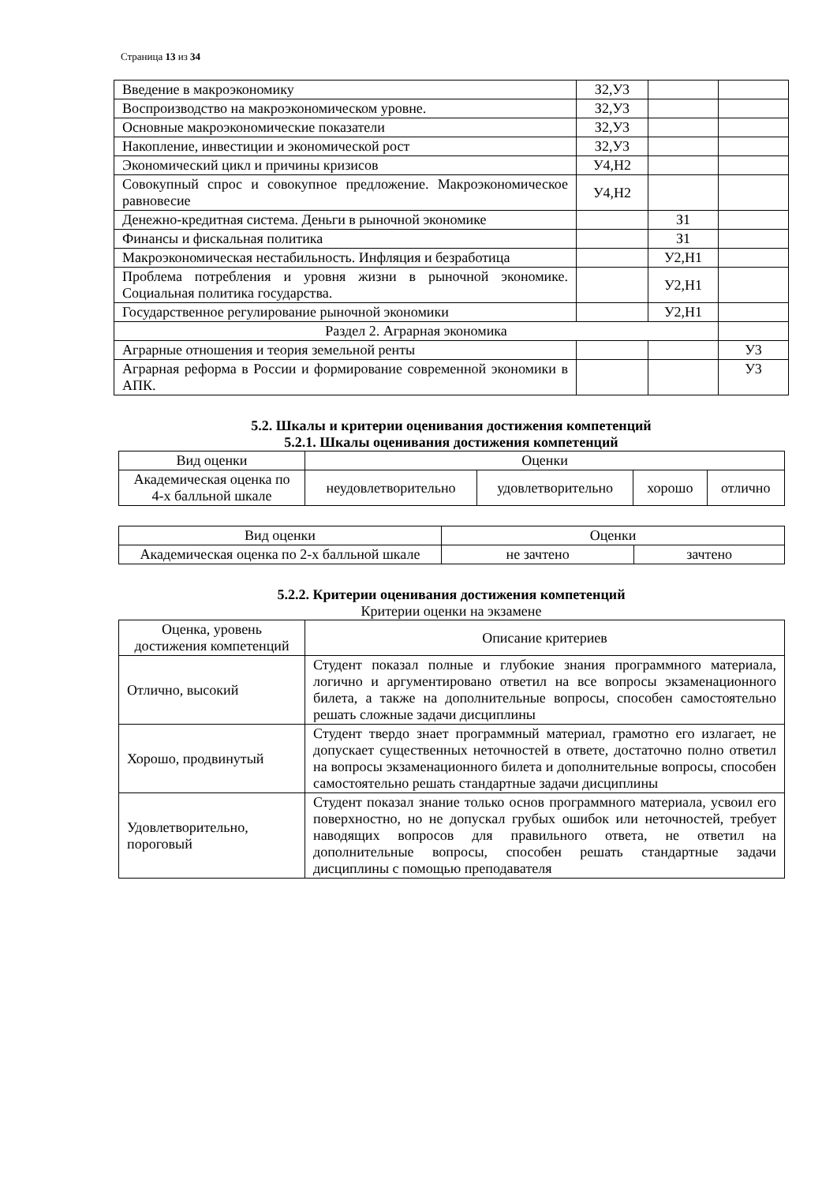Страница 13 из 34
| Введение в макроэкономику | З2,У3 | | |
| Воспроизводство на макроэкономическом уровне. | З2,У3 | | |
| Основные макроэкономические показатели | З2,У3 | | |
| Накопление, инвестиции и экономической рост | З2,У3 | | |
| Экономический цикл и причины кризисов | У4,Н2 | | |
| Совокупный спрос и совокупное предложение. Макроэкономическое равновесие | У4,Н2 | | |
| Денежно-кредитная система. Деньги в рыночной экономике | | З1 | |
| Финансы и фискальная политика | | З1 | |
| Макроэкономическая нестабильность. Инфляция и безработица | | У2,Н1 | |
| Проблема потребления и уровня жизни в рыночной экономике. Социальная политика государства. | | У2,Н1 | |
| Государственное регулирование рыночной экономики | | У2,Н1 | |
| Раздел 2. Аграрная экономика | | | |
| Аграрные отношения и теория земельной ренты | | | У3 |
| Аграрная реформа в России и формирование современной экономики в АПК. | | | У3 |
5.2. Шкалы и критерии оценивания достижения компетенций
5.2.1. Шкалы оценивания достижения компетенций
| Вид оценки | Оценки | | | |
| Академическая оценка по 4-х балльной шкале | неудовлетворительно | удовлетворительно | хорошо | отлично |
| Вид оценки | Оценки | |
| Академическая оценка по 2-х балльной шкале | не зачтено | зачтено |
5.2.2. Критерии оценивания достижения компетенций
Критерии оценки на экзамене
| Оценка, уровень достижения компетенций | Описание критериев |
| Отлично, высокий | Студент показал полные и глубокие знания программного материала, логично и аргументировано ответил на все вопросы экзаменационного билета, а также на дополнительные вопросы, способен самостоятельно решать сложные задачи дисциплины |
| Хорошо, продвинутый | Студент твердо знает программный материал, грамотно его излагает, не допускает существенных неточностей в ответе, достаточно полно ответил на вопросы экзаменационного билета и дополнительные вопросы, способен самостоятельно решать стандартные задачи дисциплины |
| Удовлетворительно, пороговый | Студент показал знание только основ программного материала, усвоил его поверхностно, но не допускал грубых ошибок или неточностей, требует наводящих вопросов для правильного ответа, не ответил на дополнительные вопросы, способен решать стандартные задачи дисциплины с помощью преподавателя |